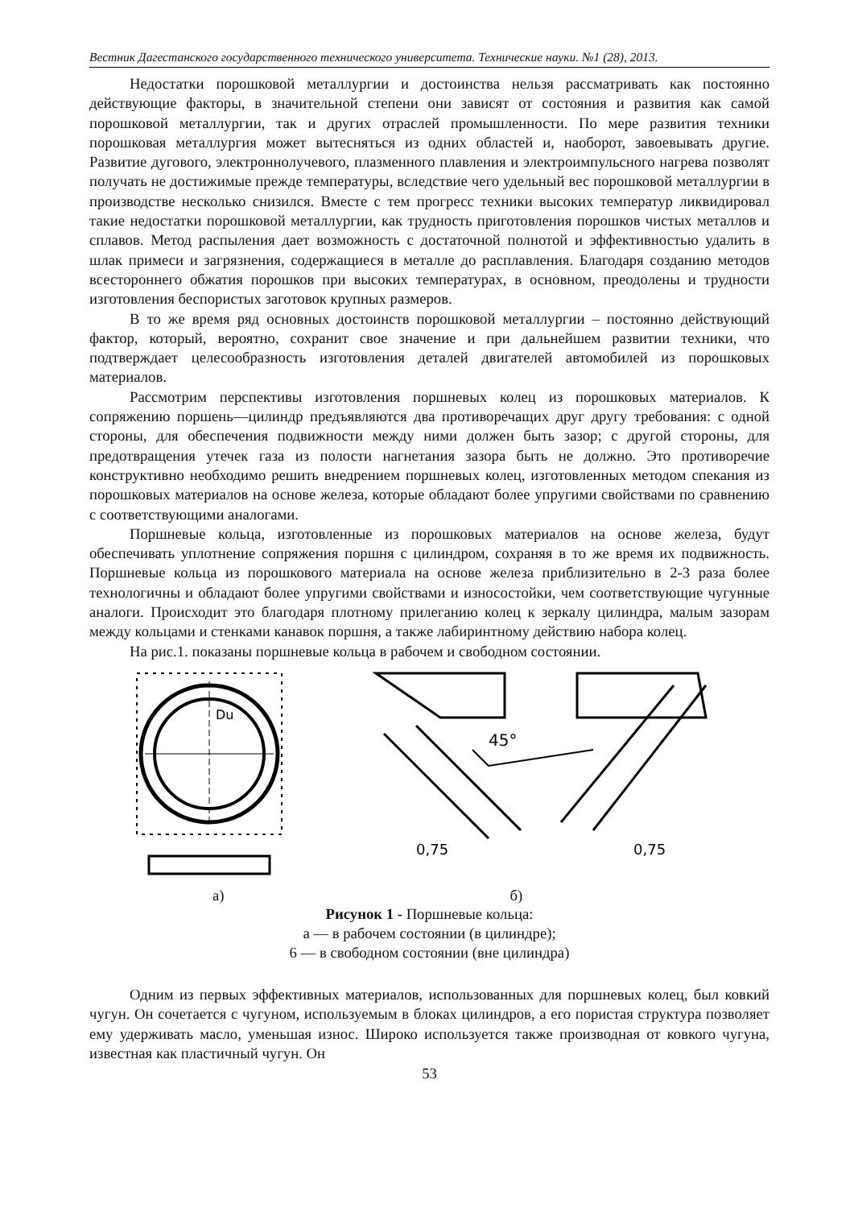Вестник Дагестанского государственного технического университета. Технические науки. №1 (28), 2013.
Недостатки порошковой металлургии и достоинства нельзя рассматривать как постоянно действующие факторы, в значительной степени они зависят от состояния и развития как самой порошковой металлургии, так и других отраслей промышленности. По мере развития техники порошковая металлургия может вытесняться из одних областей и, наоборот, завоевывать другие. Развитие дугового, электроннолучевого, плазменного плавления и электроимпульсного нагрева позволят получать не достижимые прежде температуры, вследствие чего удельный вес порошковой металлургии в производстве несколько снизился. Вместе с тем прогресс техники высоких температур ликвидировал такие недостатки порошковой металлургии, как трудность приготовления порошков чистых металлов и сплавов. Метод распыления дает возможность с достаточной полнотой и эффективностью удалить в шлак примеси и загрязнения, содержащиеся в металле до расплавления. Благодаря созданию методов всестороннего обжатия порошков при высоких температурах, в основном, преодолены и трудности изготовления беспористых заготовок крупных размеров.
В то же время ряд основных достоинств порошковой металлургии – постоянно действующий фактор, который, вероятно, сохранит свое значение и при дальнейшем развитии техники, что подтверждает целесообразность изготовления деталей двигателей автомобилей из порошковых материалов.
Рассмотрим перспективы изготовления поршневых колец из порошковых материалов. К сопряжению поршень—цилиндр предъявляются два противоречащих друг другу требования: с одной стороны, для обеспечения подвижности между ними должен быть зазор; с другой стороны, для предотвращения утечек газа из полости нагнетания зазора быть не должно. Это противоречие конструктивно необходимо решить внедрением поршневых колец, изготовленных методом спекания из порошковых материалов на основе железа, которые обладают более упругими свойствами по сравнению с соответствующими аналогами.
Поршневые кольца, изготовленные из порошковых материалов на основе железа, будут обеспечивать уплотнение сопряжения поршня с цилиндром, сохраняя в то же время их подвижность. Поршневые кольца из порошкового материала на основе железа приблизительно в 2-3 раза более технологичны и обладают более упругими свойствами и износостойки, чем соответствующие чугунные аналоги. Происходит это благодаря плотному прилеганию колец к зеркалу цилиндра, малым зазорам между кольцами и стенками канавок поршня, а также лабиринтному действию набора колец.
На рис.1. показаны поршневые кольца в рабочем и свободном состоянии.
Du
45°
0,75
0,75
а) б)
Рисунок 1 - Поршневые кольца:
а — в рабочем состоянии (в цилиндре);
6 — в свободном состоянии (вне цилиндра)
Одним из первых эффективных материалов, использованных для поршневых колец, был ковкий чугун. Он сочетается с чугуном, используемым в блоках цилиндров, а его пористая структура позволяет ему удерживать масло, уменьшая износ. Широко используется также производная от ковкого чугуна, известная как пластичный чугун. Он
53